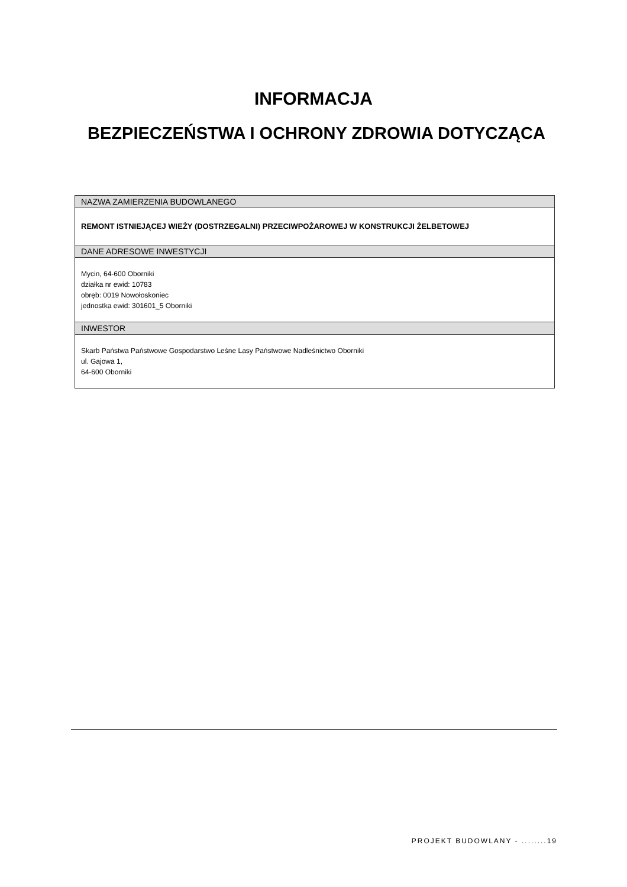INFORMACJA
BEZPIECZEŃSTWA I OCHRONY ZDROWIA DOTYCZĄCA
| NAZWA ZAMIERZENIA BUDOWLANEGO |
| --- |
| REMONT ISTNIEJĄCEJ WIEŻY (DOSTRZEGALNI) PRZECIWPOŻAROWEJ W KONSTRUKCJI ŻELBETOWEJ |
| DANE ADRESOWE INWESTYCJI |
| Mycin, 64-600 Oborniki działka nr ewid: 10783 obręb: 0019 Nowołoskoniec jednostka ewid: 301601_5 Oborniki |
| INWESTOR |
| Skarb Państwa Państwowe Gospodarstwo Leśne Lasy Państwowe Nadleśnictwo Oborniki ul. Gajowa 1, 64-600 Oborniki |
PROJEKT BUDOWLANY - ........19